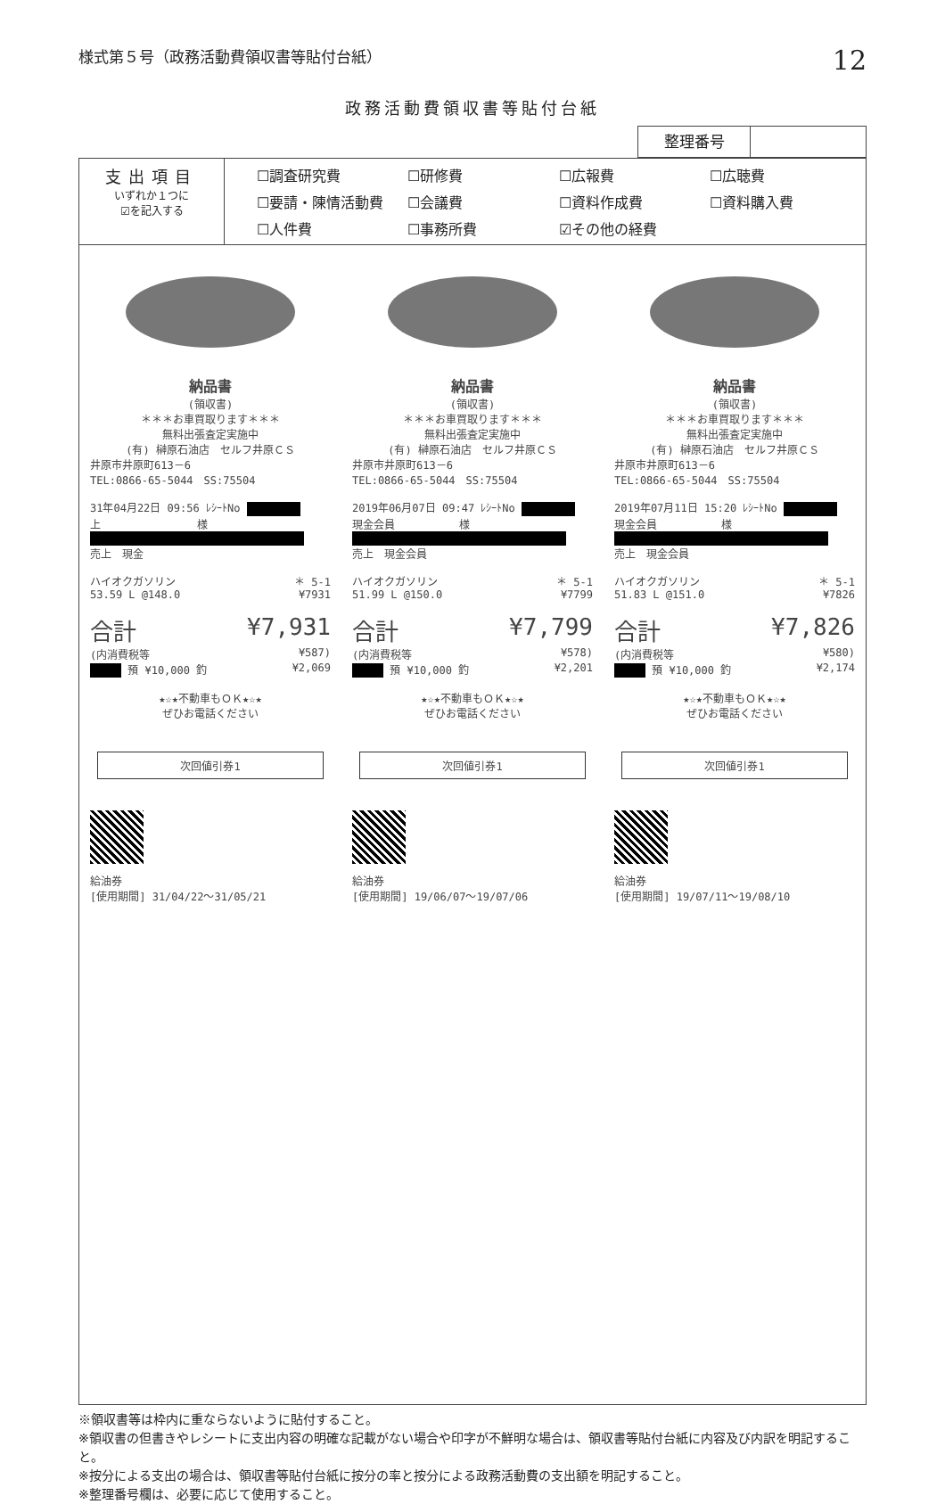様式第５号（政務活動費領収書等貼付台紙） 12
政務活動費領収書等貼付台紙
整理番号
| 支出項目 いずれか１つに ☑を記入する | ☐調査研究費 ☐研修費 ☐広報費 ☐広聴費 ☐要請・陳情活動費 ☐会議費 ☐資料作成費 ☐資料購入費 ☐人件費 ☐事務所費 ☑その他の経費 |
納品書
(領収書)
＊＊＊お車買取ります＊＊＊
無料出張査定実施中
(有) 榊原石油店　セルフ井原ＣＳ
井原市井原町613－6
TEL:0866-65-5044　SS:75504
31年04月22日 09:56 ﾚｼｰﾄNo
上　　　　　　　　　様
売上　現金
ハイオクガソリン ＊ 5-1
53.59 L @148.0 ¥7931
合計 ¥7,931
(内消費税等 ¥587)
預 ¥10,000 釣 ¥2,069
★☆★不動車もＯＫ★☆★
ぜひお電話ください
次回値引券1
給油券
[使用期間] 31/04/22～31/05/21
納品書
(領収書)
＊＊＊お車買取ります＊＊＊
無料出張査定実施中
(有) 榊原石油店　セルフ井原ＣＳ
井原市井原町613－6
TEL:0866-65-5044　SS:75504
2019年06月07日 09:47 ﾚｼｰﾄNo
現金会員　　　　　　様
売上　現金会員
ハイオクガソリン ＊ 5-1
51.99 L @150.0 ¥7799
合計 ¥7,799
(内消費税等 ¥578)
預 ¥10,000 釣 ¥2,201
★☆★不動車もＯＫ★☆★
ぜひお電話ください
次回値引券1
給油券
[使用期間] 19/06/07～19/07/06
納品書
(領収書)
＊＊＊お車買取ります＊＊＊
無料出張査定実施中
(有) 榊原石油店　セルフ井原ＣＳ
井原市井原町613－6
TEL:0866-65-5044　SS:75504
2019年07月11日 15:20 ﾚｼｰﾄNo
現金会員　　　　　　様
売上　現金会員
ハイオクガソリン ＊ 5-1
51.83 L @151.0 ¥7826
合計 ¥7,826
(内消費税等 ¥580)
預 ¥10,000 釣 ¥2,174
★☆★不動車もＯＫ★☆★
ぜひお電話ください
次回値引券1
給油券
[使用期間] 19/07/11～19/08/10
※領収書等は枠内に重ならないように貼付すること。
※領収書の但書きやレシートに支出内容の明確な記載がない場合や印字が不鮮明な場合は、領収書等貼付台紙に内容及び内訳を明記すること。
※按分による支出の場合は、領収書等貼付台紙に按分の率と按分による政務活動費の支出額を明記すること。
※整理番号欄は、必要に応じて使用すること。